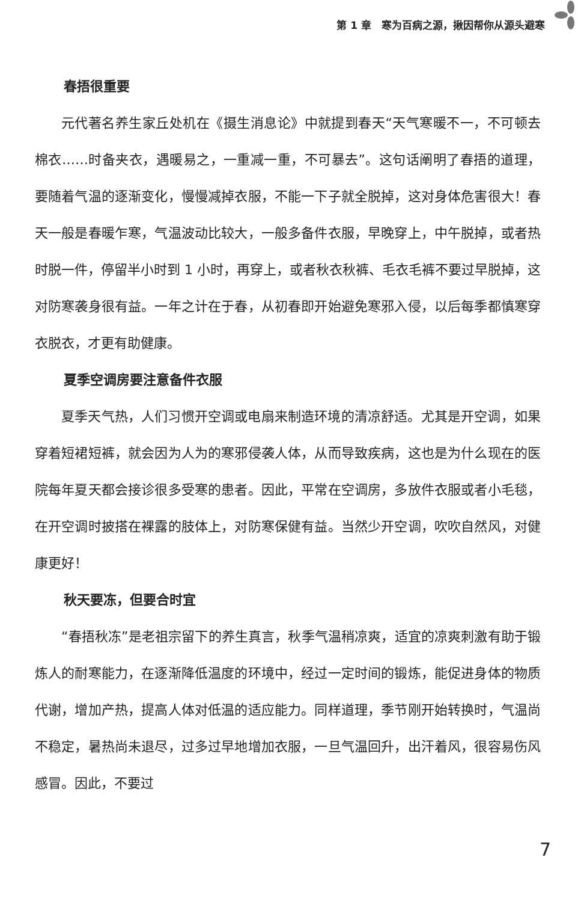第 1 章　寒为百病之源，揪因帮你从源头避寒
春捂很重要
元代著名养生家丘处机在《摄生消息论》中就提到春天“天气寒暖不一，不可顿去棉衣……时备夹衣，遇暖易之，一重减一重，不可暴去”。这句话阐明了春捂的道理，要随着气温的逐渐变化，慢慢减掉衣服，不能一下子就全脱掉，这对身体危害很大！春天一般是春暖乍寒，气温波动比较大，一般多备件衣服，早晚穿上，中午脱掉，或者热时脱一件，停留半小时到 1 小时，再穿上，或者秋衣秋裤、毛衣毛裤不要过早脱掉，这对防寒袭身很有益。一年之计在于春，从初春即开始避免寒邪入侵，以后每季都慎寒穿衣脱衣，才更有助健康。
夏季空调房要注意备件衣服
夏季天气热，人们习惯开空调或电扇来制造环境的清凉舒适。尤其是开空调，如果穿着短裙短裤，就会因为人为的寒邪侵袭人体，从而导致疾病，这也是为什么现在的医院每年夏天都会接诊很多受寒的患者。因此，平常在空调房，多放件衣服或者小毛毯，在开空调时披搭在裸露的肢体上，对防寒保健有益。当然少开空调，吹吹自然风，对健康更好！
秋天要冻，但要合时宜
“春捂秋冻”是老祖宗留下的养生真言，秋季气温稍凉爽，适宜的凉爽刺激有助于锻炼人的耐寒能力，在逐渐降低温度的环境中，经过一定时间的锻炼，能促进身体的物质代谢，增加产热，提高人体对低温的适应能力。同样道理，季节刚开始转换时，气温尚不稳定，暑热尚未退尽，过多过早地增加衣服，一旦气温回升，出汗着风，很容易伤风感冒。因此，不要过
7